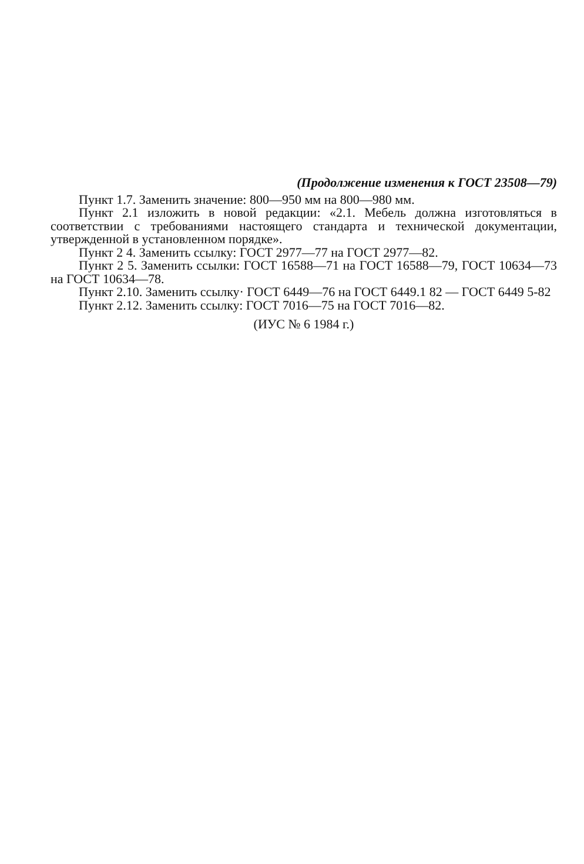(Продолжение изменения к ГОСТ 23508—79)
Пункт 1.7. Заменить значение: 800—950 мм на 800—980 мм.
Пункт 2.1 изложить в новой редакции: «2.1. Мебель должна изготовляться в соответствии с требованиями настоящего стандарта и технической документации, утвержденной в установленном порядке».
Пункт 2 4. Заменить ссылку: ГОСТ 2977—77 на ГОСТ 2977—82.
Пункт 2 5. Заменить ссылки: ГОСТ 16588—71 на ГОСТ 16588—79, ГОСТ 10634—73 на ГОСТ 10634—78.
Пункт 2.10. Заменить ссылку· ГОСТ 6449—76 на ГОСТ 6449.1 82 — ГОСТ 6449 5-82
Пункт 2.12. Заменить ссылку: ГОСТ 7016—75 на ГОСТ 7016—82.
(ИУС № 6 1984 г.)